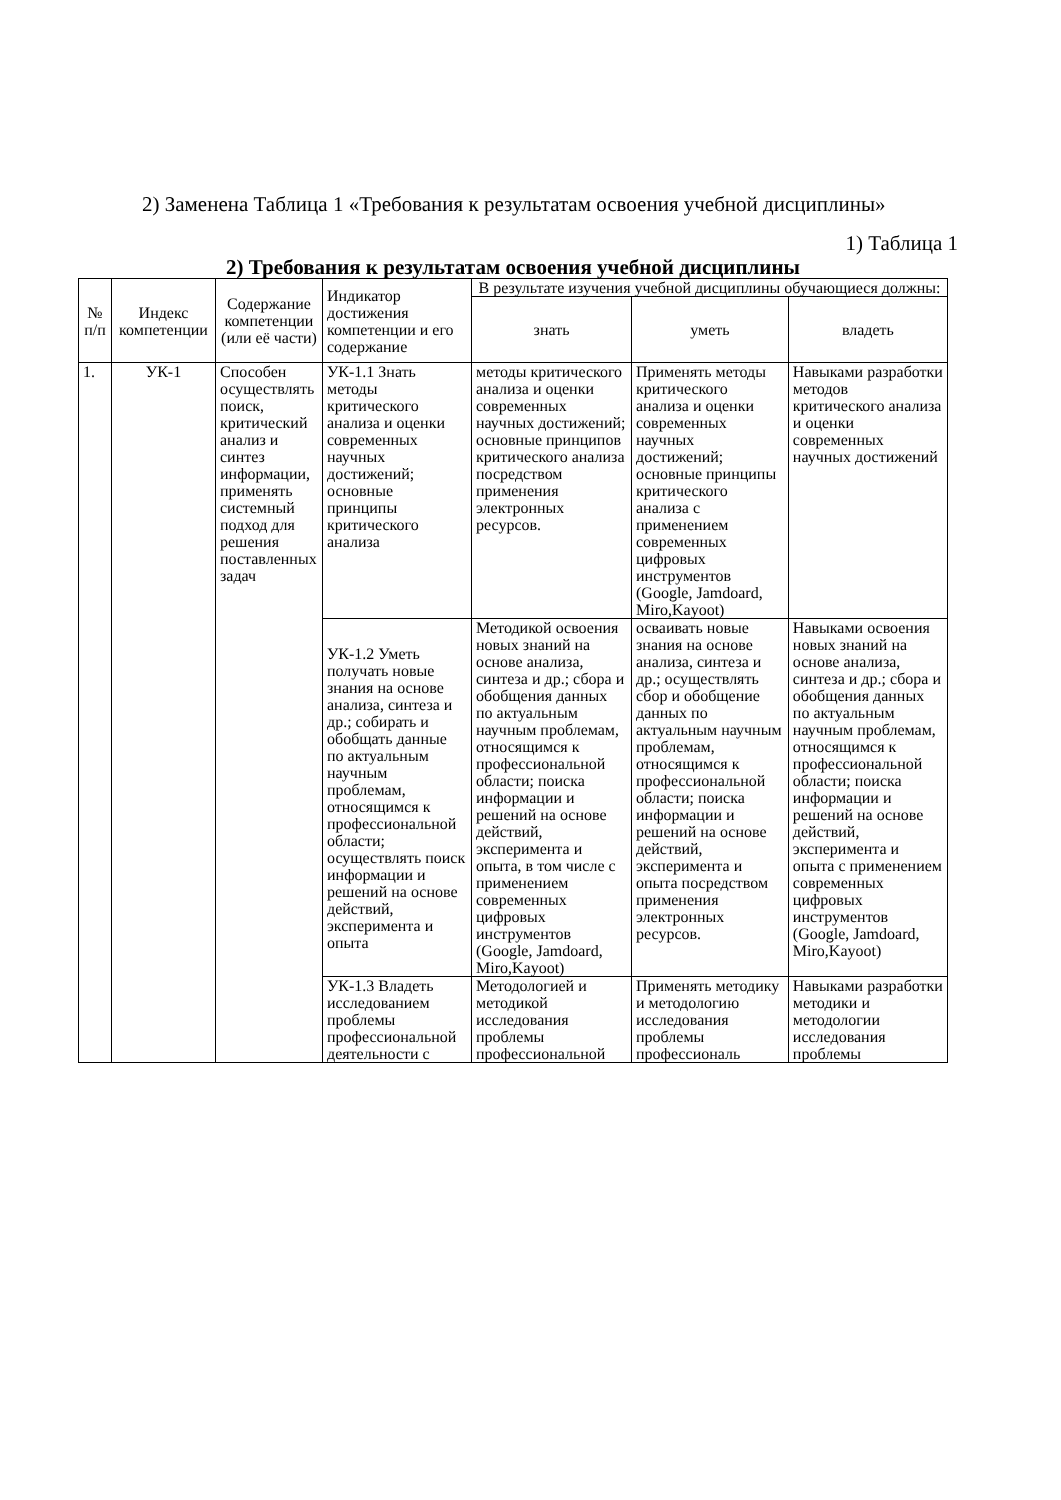2) Заменена Таблица 1 «Требования к результатам освоения учебной дисциплины»
1) Таблица 1
2) Требования к результатам освоения учебной дисциплины
| № п/п | Индекс компетенции | Содержание компетенции (или её части) | Индикатор достижения компетенции и его содержание | В результате изучения учебной дисциплины обучающиеся должны: | | |
| --- | --- | --- | --- | --- | --- | --- |
| | | | | знать | уметь | владеть |
| 1. | УК-1 | Способен осуществлять поиск, критический анализ и синтез информации, применять системный подход для решения поставленных задач | УК-1.1 Знать методы критического анализа и оценки современных научных достижений; основные принципы критического анализа | методы критического анализа и оценки современных научных достижений; основные принципов критического анализа посредством применения электронных ресурсов. | Применять методы критического анализа и оценки современных научных достижений; основные принципы критического анализа с применением современных цифровых инструментов (Google, Jamdoard, Miro,Kayoot) | Навыками разработки методов критического анализа и оценки современных научных достижений |
| | | | УК-1.2 Уметь получать новые знания на основе анализа, синтеза и др.; собирать и обобщать данные по актуальным научным проблемам, относящимся к профессиональной области; осуществлять поиск информации и решений на основе действий, эксперимента и опыта | Методикой освоения новых знаний на основе анализа, синтеза и др.; сбора и обобщения данных по актуальным научным проблемам, относящимся к профессиональной области; поиска информации и решений на основе действий, эксперимента и опыта, в том числе с применением современных цифровых инструментов (Google, Jamdoard, Miro,Kayoot) | осваивать новые знания на основе анализа, синтеза и др.; осуществлять сбор и обобщение данных по актуальным научным проблемам, относящимся к профессиональной области; поиска информации и решений на основе действий, эксперимента и опыта посредством применения электронных ресурсов. | Навыками освоения новых знаний на основе анализа, синтеза и др.; сбора и обобщения данных по актуальным научным проблемам, относящимся к профессиональной области; поиска информации и решений на основе действий, эксперимента и опыта с применением современных цифровых инструментов (Google, Jamdoard, Miro,Kayoot) |
| | | | УК-1.3 Владеть исследованием проблемы профессиональной деятельности с | Методологией и методикой исследования проблемы профессиональной | Применять методику и методологию исследования проблемы профессиональ | Навыками разработки методики и методологии исследования проблемы |